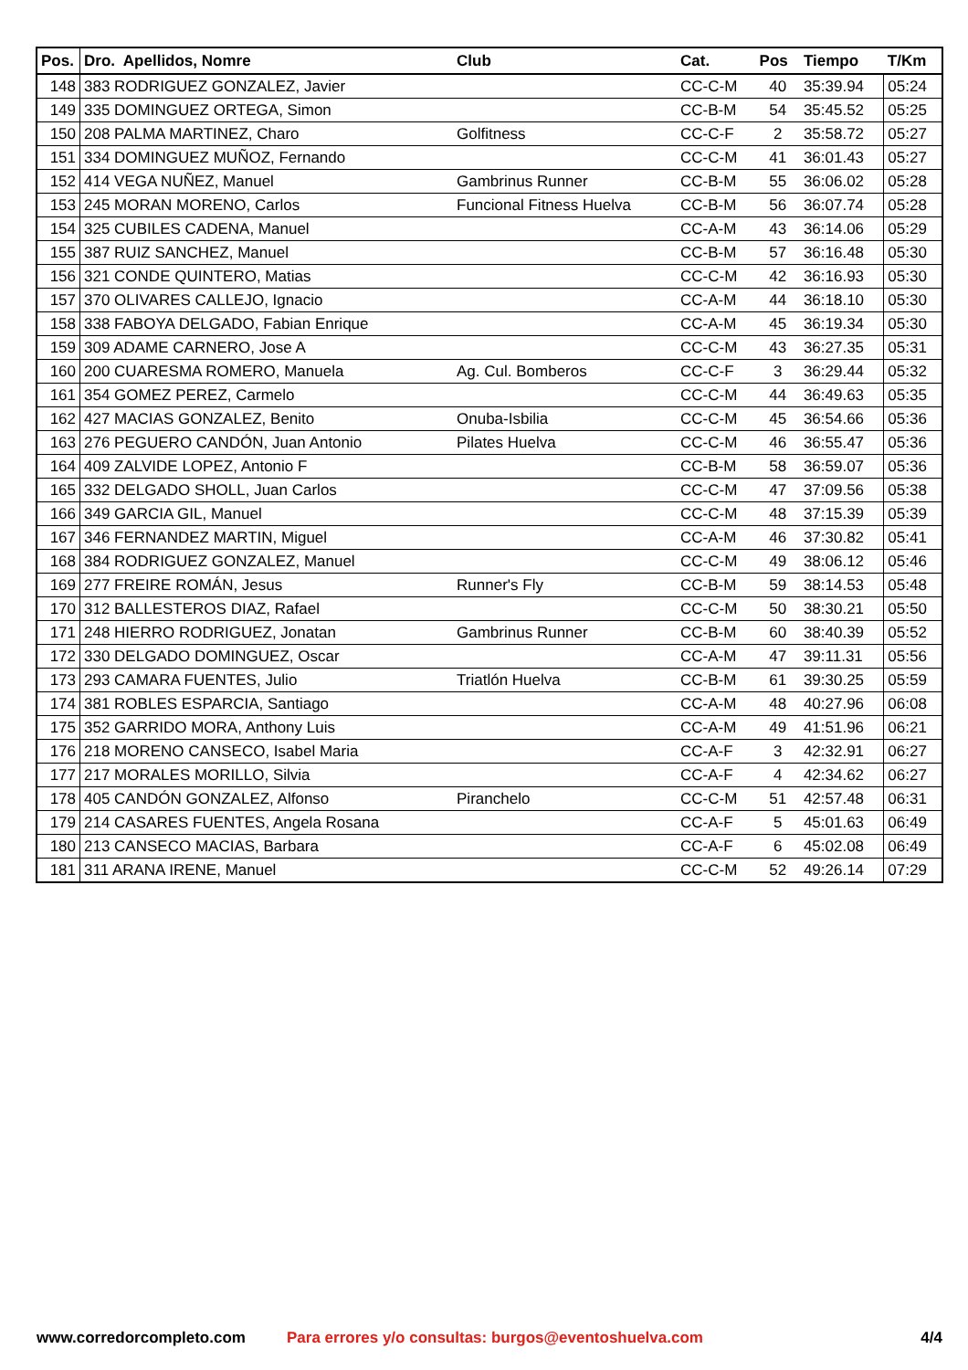| Pos. | Dro. Apellidos, Nomre | Club | Cat. | Pos | Tiempo | T/Km |
| --- | --- | --- | --- | --- | --- | --- |
| 148 | 383 RODRIGUEZ GONZALEZ, Javier | | CC-C-M | 40 | 35:39.94 | 05:24 |
| 149 | 335 DOMINGUEZ ORTEGA, Simon | | CC-B-M | 54 | 35:45.52 | 05:25 |
| 150 | 208 PALMA MARTINEZ, Charo | Golfitness | CC-C-F | 2 | 35:58.72 | 05:27 |
| 151 | 334 DOMINGUEZ MUÑOZ, Fernando | | CC-C-M | 41 | 36:01.43 | 05:27 |
| 152 | 414 VEGA NUÑEZ, Manuel | Gambrinus Runner | CC-B-M | 55 | 36:06.02 | 05:28 |
| 153 | 245 MORAN MORENO, Carlos | Funcional Fitness Huelva | CC-B-M | 56 | 36:07.74 | 05:28 |
| 154 | 325 CUBILES CADENA, Manuel | | CC-A-M | 43 | 36:14.06 | 05:29 |
| 155 | 387 RUIZ SANCHEZ, Manuel | | CC-B-M | 57 | 36:16.48 | 05:30 |
| 156 | 321 CONDE QUINTERO, Matias | | CC-C-M | 42 | 36:16.93 | 05:30 |
| 157 | 370 OLIVARES CALLEJO, Ignacio | | CC-A-M | 44 | 36:18.10 | 05:30 |
| 158 | 338 FABOYA DELGADO, Fabian Enrique | | CC-A-M | 45 | 36:19.34 | 05:30 |
| 159 | 309 ADAME CARNERO, Jose A | | CC-C-M | 43 | 36:27.35 | 05:31 |
| 160 | 200 CUARESMA ROMERO, Manuela | Ag. Cul. Bomberos | CC-C-F | 3 | 36:29.44 | 05:32 |
| 161 | 354 GOMEZ PEREZ, Carmelo | | CC-C-M | 44 | 36:49.63 | 05:35 |
| 162 | 427 MACIAS GONZALEZ, Benito | Onuba-Isbilia | CC-C-M | 45 | 36:54.66 | 05:36 |
| 163 | 276 PEGUERO CANDÓN, Juan Antonio | Pilates Huelva | CC-C-M | 46 | 36:55.47 | 05:36 |
| 164 | 409 ZALVIDE LOPEZ, Antonio F | | CC-B-M | 58 | 36:59.07 | 05:36 |
| 165 | 332 DELGADO SHOLL, Juan Carlos | | CC-C-M | 47 | 37:09.56 | 05:38 |
| 166 | 349 GARCIA GIL, Manuel | | CC-C-M | 48 | 37:15.39 | 05:39 |
| 167 | 346 FERNANDEZ MARTIN, Miguel | | CC-A-M | 46 | 37:30.82 | 05:41 |
| 168 | 384 RODRIGUEZ GONZALEZ, Manuel | | CC-C-M | 49 | 38:06.12 | 05:46 |
| 169 | 277 FREIRE ROMÁN, Jesus | Runner's Fly | CC-B-M | 59 | 38:14.53 | 05:48 |
| 170 | 312 BALLESTEROS DIAZ, Rafael | | CC-C-M | 50 | 38:30.21 | 05:50 |
| 171 | 248 HIERRO RODRIGUEZ, Jonatan | Gambrinus Runner | CC-B-M | 60 | 38:40.39 | 05:52 |
| 172 | 330 DELGADO DOMINGUEZ, Oscar | | CC-A-M | 47 | 39:11.31 | 05:56 |
| 173 | 293 CAMARA FUENTES, Julio | Triatlón Huelva | CC-B-M | 61 | 39:30.25 | 05:59 |
| 174 | 381 ROBLES ESPARCIA, Santiago | | CC-A-M | 48 | 40:27.96 | 06:08 |
| 175 | 352 GARRIDO MORA, Anthony Luis | | CC-A-M | 49 | 41:51.96 | 06:21 |
| 176 | 218 MORENO CANSECO, Isabel Maria | | CC-A-F | 3 | 42:32.91 | 06:27 |
| 177 | 217 MORALES MORILLO, Silvia | | CC-A-F | 4 | 42:34.62 | 06:27 |
| 178 | 405 CANDÓN GONZALEZ, Alfonso | Piranchelo | CC-C-M | 51 | 42:57.48 | 06:31 |
| 179 | 214 CASARES FUENTES, Angela Rosana | | CC-A-F | 5 | 45:01.63 | 06:49 |
| 180 | 213 CANSECO MACIAS, Barbara | | CC-A-F | 6 | 45:02.08 | 06:49 |
| 181 | 311 ARANA IRENE, Manuel | | CC-C-M | 52 | 49:26.14 | 07:29 |
www.corredorcompleto.com Para errores y/o consultas: burgos@eventoshuelva.com 4/4